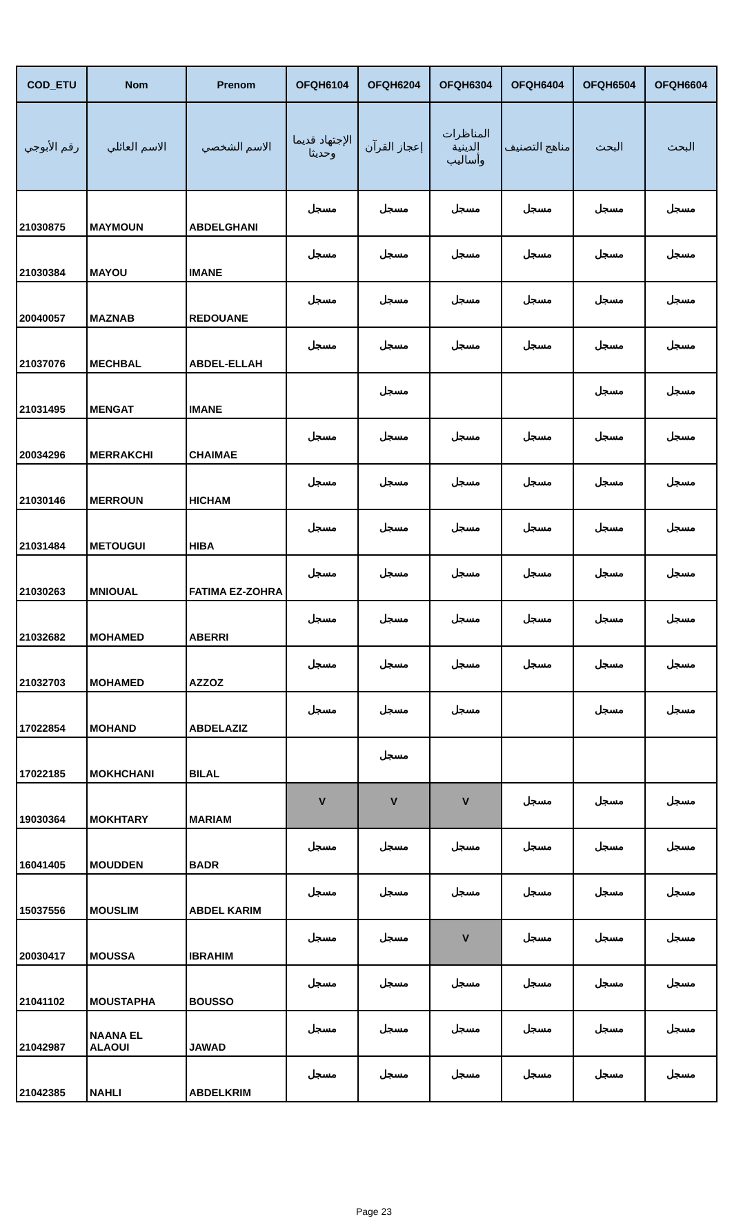| COD_ETU | Nom | Prenom | OFQH6104 | OFQH6204 | OFQH6304 | OFQH6404 | OFQH6504 | OFQH6604 |
| --- | --- | --- | --- | --- | --- | --- | --- | --- |
| رقم الأبوجي | الاسم العائلي | الاسم الشخصي | الإجتهاد قديما وحديثا | إعجاز القرآن | المناظرات الدينية وأساليب | مناهج التصنيف | البحث | البحث |
| 21030875 | MAYMOUN | ABDELGHANI | مسجل | مسجل | مسجل | مسجل | مسجل | مسجل |
| 21030384 | MAYOU | IMANE | مسجل | مسجل | مسجل | مسجل | مسجل | مسجل |
| 20040057 | MAZNAB | REDOUANE | مسجل | مسجل | مسجل | مسجل | مسجل | مسجل |
| 21037076 | MECHBAL | ABDEL-ELLAH | مسجل | مسجل | مسجل | مسجل | مسجل | مسجل |
| 21031495 | MENGAT | IMANE | | مسجل | | | مسجل | مسجل |
| 20034296 | MERRAKCHI | CHAIMAE | مسجل | مسجل | مسجل | مسجل | مسجل | مسجل |
| 21030146 | MERROUN | HICHAM | مسجل | مسجل | مسجل | مسجل | مسجل | مسجل |
| 21031484 | METOUGUI | HIBA | مسجل | مسجل | مسجل | مسجل | مسجل | مسجل |
| 21030263 | MNIOUAL | FATIMA EZ-ZOHRA | مسجل | مسجل | مسجل | مسجل | مسجل | مسجل |
| 21032682 | MOHAMED | ABERRI | مسجل | مسجل | مسجل | مسجل | مسجل | مسجل |
| 21032703 | MOHAMED | AZZOZ | مسجل | مسجل | مسجل | مسجل | مسجل | مسجل |
| 17022854 | MOHAND | ABDELAZIZ | مسجل | مسجل | مسجل | | مسجل | مسجل |
| 17022185 | MOKHCHANI | BILAL | | مسجل | | | | |
| 19030364 | MOKHTARY | MARIAM | V | V | V | مسجل | مسجل | مسجل |
| 16041405 | MOUDDEN | BADR | مسجل | مسجل | مسجل | مسجل | مسجل | مسجل |
| 15037556 | MOUSLIM | ABDEL KARIM | مسجل | مسجل | مسجل | مسجل | مسجل | مسجل |
| 20030417 | MOUSSA | IBRAHIM | مسجل | مسجل | V | مسجل | مسجل | مسجل |
| 21041102 | MOUSTAPHA | BOUSSO | مسجل | مسجل | مسجل | مسجل | مسجل | مسجل |
| 21042987 | NAANA EL ALAOUI | JAWAD | مسجل | مسجل | مسجل | مسجل | مسجل | مسجل |
| 21042385 | NAHLI | ABDELKRIM | مسجل | مسجل | مسجل | مسجل | مسجل | مسجل |
Page 23